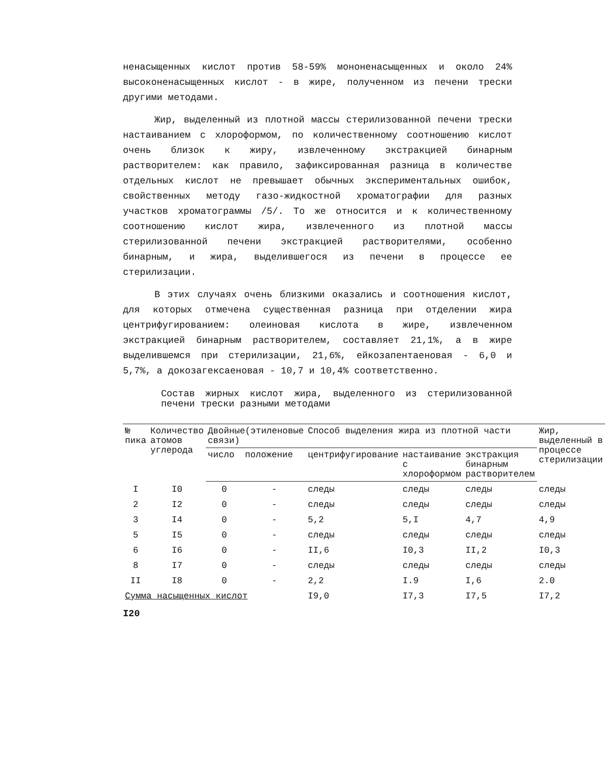ненасыщенных кислот против 58-59% мононенасыщенных и около 24% высоконенасыщенных кислот - в жире, полученном из печени трески другими методами.
Жир, выделенный из плотной массы стерилизованной печени трески настаиванием с хлороформом, по количественному соотношению кислот очень близок к жиру, извлеченному экстракцией бинарным растворителем: как правило, зафиксированная разница в количестве отдельных кислот не превышает обычных экспериментальных ошибок, свойственных методу газо-жидкостной хроматографии для разных участков хроматограммы /5/. То же относится и к количественному соотношению кислот жира, извлеченного из плотной массы стерилизованной печени экстракцией растворителями, особенно бинарным, и жира, выделившегося из печени в процессе ее стерилизации.
В этих случаях очень близкими оказались и соотношения кислот, для которых отмечена существенная разница при отделении жира центрифугированием: олеиновая кислота в жире, извлеченном экстракцией бинарным растворителем, составляет 21,1%, а в жире выделившемся при стерилизации, 21,6%, ейкозапентаеновая - 6,0 и 5,7%, а докозагексаеновая - 10,7 и 10,4% соответственно.
Состав жирных кислот жира, выделенного из стерилизованной печени трески разными методами
| № пика | Количество атомов углерода | Двойные(этиленовые связи) | | Способ выделения жира из плотной части | | | Жир, выделенный в процессе стерилизации |
| --- | --- | --- | --- | --- | --- | --- | --- |
| | | число | положение | центрифугирование | настаивание с хлороформом | экстракция бинарным растворителем | |
| I | I0 | 0 | - | следы | следы | следы | следы |
| 2 | I2 | 0 | - | следы | следы | следы | следы |
| 3 | I4 | 0 | - | 5,2 | 5,I | 4,7 | 4,9 |
| 5 | I5 | 0 | - | следы | следы | следы | следы |
| 6 | I6 | 0 | - | II,6 | I0,3 | II,2 | I0,3 |
| 8 | I7 | 0 | - | следы | следы | следы | следы |
| II | I8 | 0 | - | 2,2 | I.9 | I,6 | 2.0 |
| Сумма насыщенных кислот | | | | I9,0 | I7,3 | I7,5 | I7,2 |
I20